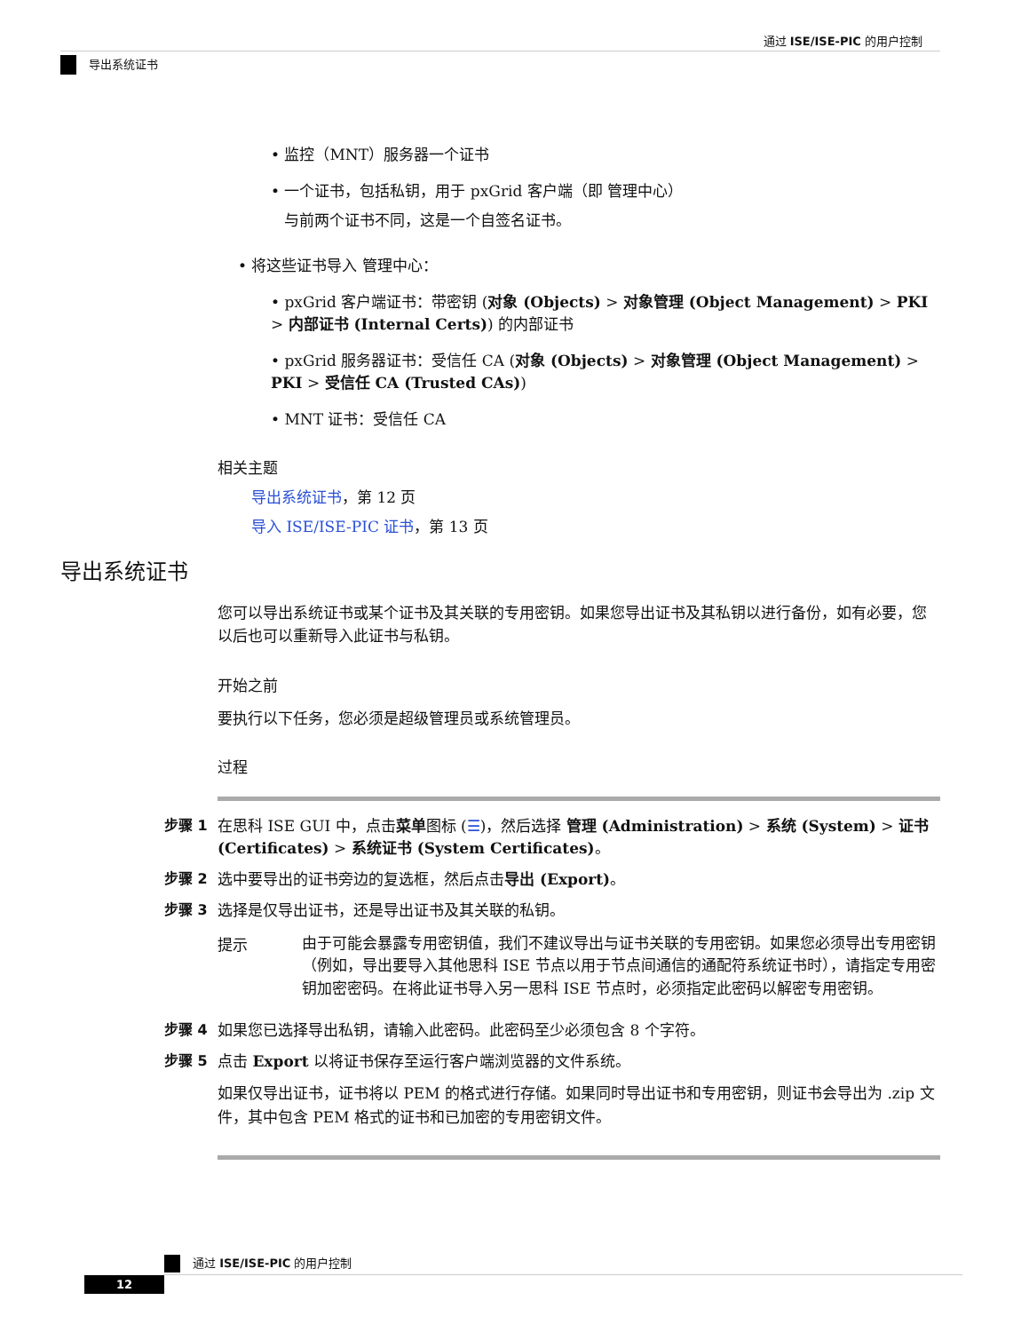通过 ISE/ISE-PIC 的用户控制
导出系统证书
• 监控（MNT）服务器一个证书
• 一个证书，包括私钥，用于 pxGrid 客户端（即 管理中心）
与前两个证书不同，这是一个自签名证书。
• 将这些证书导入 管理中心：
• pxGrid 客户端证书：带密钥 (对象 (Objects) > 对象管理 (Object Management) > PKI > 内部证书 (Internal Certs)) 的内部证书
• pxGrid 服务器证书：受信任 CA (对象 (Objects) > 对象管理 (Object Management) > PKI > 受信任 CA (Trusted CAs))
• MNT 证书：受信任 CA
相关主题
导出系统证书，第 12 页
导入 ISE/ISE-PIC 证书，第 13 页
导出系统证书
您可以导出系统证书或某个证书及其关联的专用密钥。如果您导出证书及其私钥以进行备份，如有必要，您以后也可以重新导入此证书与私钥。
开始之前
要执行以下任务，您必须是超级管理员或系统管理员。
过程
步骤 1 在思科 ISE GUI 中，点击菜单图标 (☰)，然后选择 管理 (Administration) > 系统 (System) > 证书 (Certificates) > 系统证书 (System Certificates)。
步骤 2 选中要导出的证书旁边的复选框，然后点击导出 (Export)。
步骤 3 选择是仅导出证书，还是导出证书及其关联的私钥。
提示
由于可能会暴露专用密钥值，我们不建议导出与证书关联的专用密钥。如果您必须导出专用密钥（例如，导出要导入其他思科 ISE 节点以用于节点间通信的通配符系统证书时），请指定专用密钥加密密码。在将此证书导入另一思科 ISE 节点时，必须指定此密码以解密专用密钥。
步骤 4 如果您已选择导出私钥，请输入此密码。此密码至少必须包含 8 个字符。
步骤 5 点击 Export 以将证书保存至运行客户端浏览器的文件系统。
如果仅导出证书，证书将以 PEM 的格式进行存储。如果同时导出证书和专用密钥，则证书会导出为 .zip 文件，其中包含 PEM 格式的证书和已加密的专用密钥文件。
通过 ISE/ISE-PIC 的用户控制
12